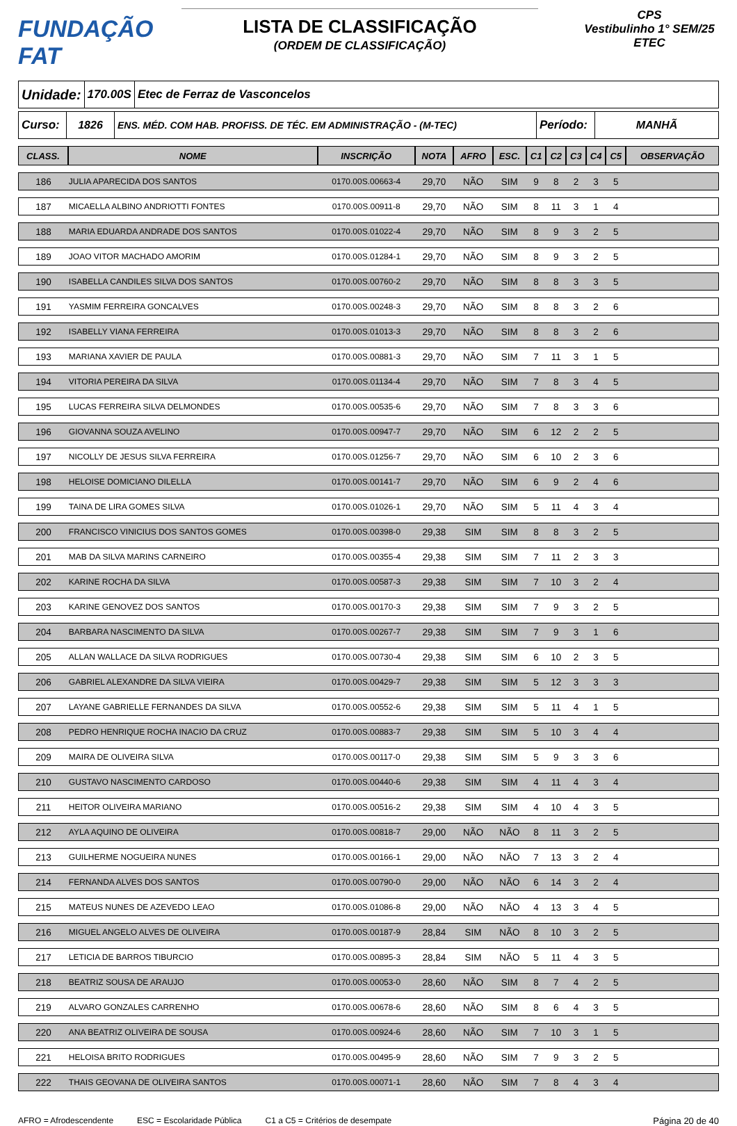FUNDAÇÃO FAT
LISTA DE CLASSIFICAÇÃO
(ORDEM DE CLASSIFICAÇÃO)
CPS
Vestibulinho 1° SEM/25
ETEC
Unidade:
170.00S Etec de Ferraz de Vasconcelos
Curso:
1826 ENS. MÉD. COM HAB. PROFISS. DE TÉC. EM ADMINISTRAÇÃO - (M-TEC)
Período:
MANHÃ
| CLASS. | NOME | INSCRIÇÃO | NOTA | AFRO | ESC. | C1 | C2 | C3 | C4 | C5 | OBSERVAÇÃO |
| --- | --- | --- | --- | --- | --- | --- | --- | --- | --- | --- | --- |
| 186 | JULIA APARECIDA DOS SANTOS | 0170.00S.00663-4 | 29,70 | NÃO | SIM | 9 | 8 | 2 | 3 | 5 | |
| 187 | MICAELLA ALBINO ANDRIOTTI FONTES | 0170.00S.00911-8 | 29,70 | NÃO | SIM | 8 | 11 | 3 | 1 | 4 | |
| 188 | MARIA EDUARDA ANDRADE DOS SANTOS | 0170.00S.01022-4 | 29,70 | NÃO | SIM | 8 | 9 | 3 | 2 | 5 | |
| 189 | JOAO VITOR MACHADO AMORIM | 0170.00S.01284-1 | 29,70 | NÃO | SIM | 8 | 9 | 3 | 2 | 5 | |
| 190 | ISABELLA CANDILES SILVA DOS SANTOS | 0170.00S.00760-2 | 29,70 | NÃO | SIM | 8 | 8 | 3 | 3 | 5 | |
| 191 | YASMIM FERREIRA GONCALVES | 0170.00S.00248-3 | 29,70 | NÃO | SIM | 8 | 8 | 3 | 2 | 6 | |
| 192 | ISABELLY VIANA FERREIRA | 0170.00S.01013-3 | 29,70 | NÃO | SIM | 8 | 8 | 3 | 2 | 6 | |
| 193 | MARIANA XAVIER DE PAULA | 0170.00S.00881-3 | 29,70 | NÃO | SIM | 7 | 11 | 3 | 1 | 5 | |
| 194 | VITORIA PEREIRA DA SILVA | 0170.00S.01134-4 | 29,70 | NÃO | SIM | 7 | 8 | 3 | 4 | 5 | |
| 195 | LUCAS FERREIRA SILVA DELMONDES | 0170.00S.00535-6 | 29,70 | NÃO | SIM | 7 | 8 | 3 | 3 | 6 | |
| 196 | GIOVANNA SOUZA AVELINO | 0170.00S.00947-7 | 29,70 | NÃO | SIM | 6 | 12 | 2 | 2 | 5 | |
| 197 | NICOLLY DE JESUS SILVA FERREIRA | 0170.00S.01256-7 | 29,70 | NÃO | SIM | 6 | 10 | 2 | 3 | 6 | |
| 198 | HELOISE DOMICIANO DILELLA | 0170.00S.00141-7 | 29,70 | NÃO | SIM | 6 | 9 | 2 | 4 | 6 | |
| 199 | TAINA DE LIRA GOMES SILVA | 0170.00S.01026-1 | 29,70 | NÃO | SIM | 5 | 11 | 4 | 3 | 4 | |
| 200 | FRANCISCO VINICIUS DOS SANTOS GOMES | 0170.00S.00398-0 | 29,38 | SIM | SIM | 8 | 8 | 3 | 2 | 5 | |
| 201 | MAB DA SILVA MARINS CARNEIRO | 0170.00S.00355-4 | 29,38 | SIM | SIM | 7 | 11 | 2 | 3 | 3 | |
| 202 | KARINE ROCHA DA SILVA | 0170.00S.00587-3 | 29,38 | SIM | SIM | 7 | 10 | 3 | 2 | 4 | |
| 203 | KARINE GENOVEZ DOS SANTOS | 0170.00S.00170-3 | 29,38 | SIM | SIM | 7 | 9 | 3 | 2 | 5 | |
| 204 | BARBARA NASCIMENTO DA SILVA | 0170.00S.00267-7 | 29,38 | SIM | SIM | 7 | 9 | 3 | 1 | 6 | |
| 205 | ALLAN WALLACE DA SILVA RODRIGUES | 0170.00S.00730-4 | 29,38 | SIM | SIM | 6 | 10 | 2 | 3 | 5 | |
| 206 | GABRIEL ALEXANDRE DA SILVA VIEIRA | 0170.00S.00429-7 | 29,38 | SIM | SIM | 5 | 12 | 3 | 3 | 3 | |
| 207 | LAYANE GABRIELLE FERNANDES DA SILVA | 0170.00S.00552-6 | 29,38 | SIM | SIM | 5 | 11 | 4 | 1 | 5 | |
| 208 | PEDRO HENRIQUE ROCHA INACIO DA CRUZ | 0170.00S.00883-7 | 29,38 | SIM | SIM | 5 | 10 | 3 | 4 | 4 | |
| 209 | MAIRA DE OLIVEIRA SILVA | 0170.00S.00117-0 | 29,38 | SIM | SIM | 5 | 9 | 3 | 3 | 6 | |
| 210 | GUSTAVO NASCIMENTO CARDOSO | 0170.00S.00440-6 | 29,38 | SIM | SIM | 4 | 11 | 4 | 3 | 4 | |
| 211 | HEITOR OLIVEIRA MARIANO | 0170.00S.00516-2 | 29,38 | SIM | SIM | 4 | 10 | 4 | 3 | 5 | |
| 212 | AYLA AQUINO DE OLIVEIRA | 0170.00S.00818-7 | 29,00 | NÃO | NÃO | 8 | 11 | 3 | 2 | 5 | |
| 213 | GUILHERME NOGUEIRA NUNES | 0170.00S.00166-1 | 29,00 | NÃO | NÃO | 7 | 13 | 3 | 2 | 4 | |
| 214 | FERNANDA ALVES DOS SANTOS | 0170.00S.00790-0 | 29,00 | NÃO | NÃO | 6 | 14 | 3 | 2 | 4 | |
| 215 | MATEUS NUNES DE AZEVEDO LEAO | 0170.00S.01086-8 | 29,00 | NÃO | NÃO | 4 | 13 | 3 | 4 | 5 | |
| 216 | MIGUEL ANGELO ALVES DE OLIVEIRA | 0170.00S.00187-9 | 28,84 | SIM | NÃO | 8 | 10 | 3 | 2 | 5 | |
| 217 | LETICIA DE BARROS TIBURCIO | 0170.00S.00895-3 | 28,84 | SIM | NÃO | 5 | 11 | 4 | 3 | 5 | |
| 218 | BEATRIZ SOUSA DE ARAUJO | 0170.00S.00053-0 | 28,60 | NÃO | SIM | 8 | 7 | 4 | 2 | 5 | |
| 219 | ALVARO GONZALES CARRENHO | 0170.00S.00678-6 | 28,60 | NÃO | SIM | 8 | 6 | 4 | 3 | 5 | |
| 220 | ANA BEATRIZ OLIVEIRA DE SOUSA | 0170.00S.00924-6 | 28,60 | NÃO | SIM | 7 | 10 | 3 | 1 | 5 | |
| 221 | HELOISA BRITO RODRIGUES | 0170.00S.00495-9 | 28,60 | NÃO | SIM | 7 | 9 | 3 | 2 | 5 | |
| 222 | THAIS GEOVANA DE OLIVEIRA SANTOS | 0170.00S.00071-1 | 28,60 | NÃO | SIM | 7 | 8 | 4 | 3 | 4 | |
AFRO = Afrodescendente ESC = Escolaridade Pública C1 a C5 = Critérios de desempate Página 20 de 40